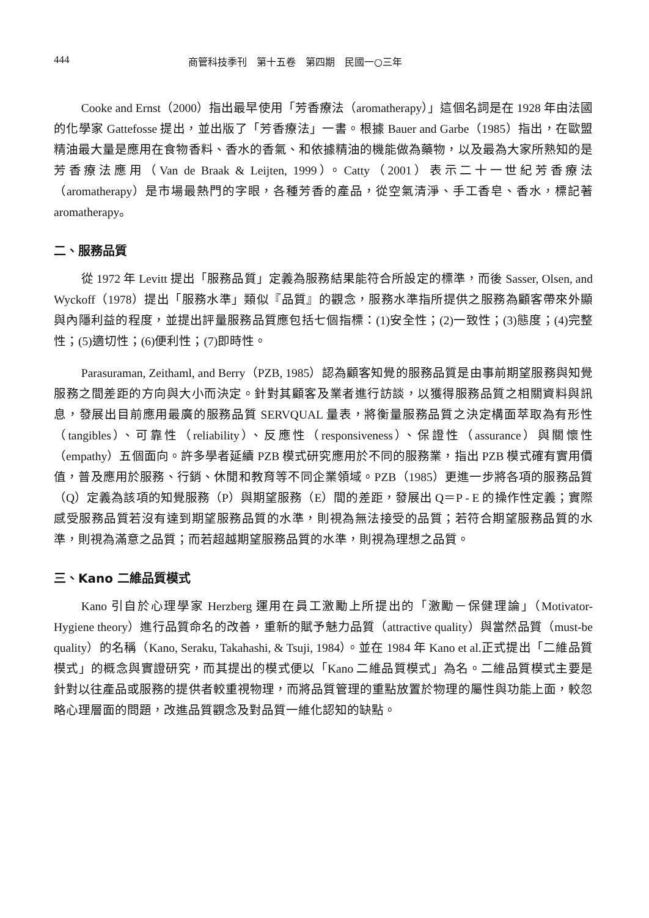444 商管科技季刊　第十五卷　第四期　民國一○三年
Cooke and Ernst（2000）指出最早使用「芳香療法（aromatherapy）」這個名詞是在 1928 年由法國的化學家 Gattefosse 提出，並出版了「芳香療法」一書。根據 Bauer and Garbe（1985）指出，在歐盟精油最大量是應用在食物香料、香水的香氣、和依據精油的機能做為藥物，以及最為大家所熟知的是芳香療法應用（Van de Braak & Leijten, 1999）。Catty（2001）表示二十一世紀芳香療法（aromatherapy）是市場最熱門的字眼，各種芳香的產品，從空氣清淨、手工香皂、香水，標記著 aromatherapy。
二、服務品質
從 1972 年 Levitt 提出「服務品質」定義為服務結果能符合所設定的標準，而後 Sasser, Olsen, and Wyckoff（1978）提出「服務水準」類似『品質』的觀念，服務水準指所提供之服務為顧客帶來外顯與內隱利益的程度，並提出評量服務品質應包括七個指標：(1)安全性；(2)一致性；(3)態度；(4)完整性；(5)適切性；(6)便利性；(7)即時性。
Parasuraman, Zeithaml, and Berry（PZB, 1985）認為顧客知覺的服務品質是由事前期望服務與知覺服務之間差距的方向與大小而決定。針對其顧客及業者進行訪談，以獲得服務品質之相關資料與訊息，發展出目前應用最廣的服務品質 SERVQUAL 量表，將衡量服務品質之決定構面萃取為有形性（tangibles）、可靠性（reliability）、反應性（responsiveness）、保證性（assurance）與關懷性（empathy）五個面向。許多學者延續 PZB 模式研究應用於不同的服務業，指出 PZB 模式確有實用價值，普及應用於服務、行銷、休閒和教育等不同企業領域。PZB（1985）更進一步將各項的服務品質（Q）定義為該項的知覺服務（P）與期望服務（E）間的差距，發展出 Q＝P - E 的操作性定義；實際感受服務品質若沒有達到期望服務品質的水準，則視為無法接受的品質；若符合期望服務品質的水準，則視為滿意之品質；而若超越期望服務品質的水準，則視為理想之品質。
三、Kano 二維品質模式
Kano 引自於心理學家 Herzberg 運用在員工激勵上所提出的「激勵－保健理論」（Motivator-Hygiene theory）進行品質命名的改善，重新的賦予魅力品質（attractive quality）與當然品質（must-be quality）的名稱（Kano, Seraku, Takahashi, & Tsuji, 1984）。並在 1984 年 Kano et al.正式提出「二維品質模式」的概念與實證研究，而其提出的模式便以「Kano 二維品質模式」為名。二維品質模式主要是針對以往產品或服務的提供者較重視物理，而將品質管理的重點放置於物理的屬性與功能上面，較忽略心理層面的問題，改進品質觀念及對品質一維化認知的缺點。